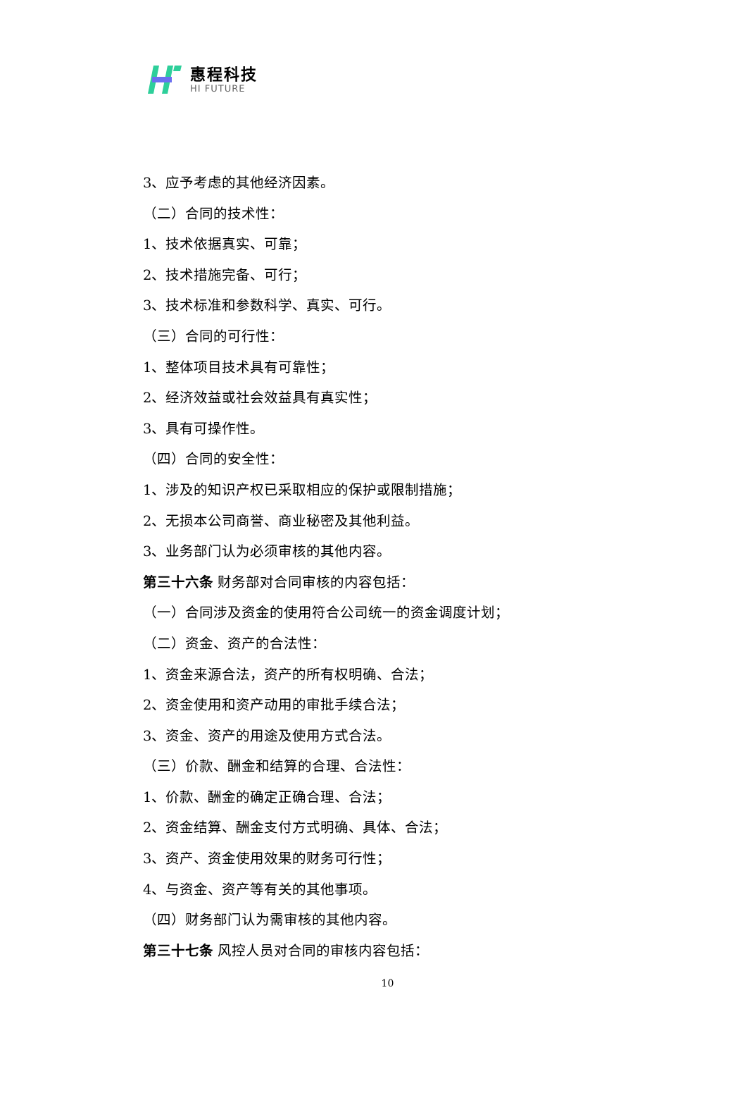惠程科技
HI FUTURE
3、应予考虑的其他经济因素。
（二）合同的技术性：
1、技术依据真实、可靠；
2、技术措施完备、可行；
3、技术标准和参数科学、真实、可行。
（三）合同的可行性：
1、整体项目技术具有可靠性；
2、经济效益或社会效益具有真实性；
3、具有可操作性。
（四）合同的安全性：
1、涉及的知识产权已采取相应的保护或限制措施；
2、无损本公司商誉、商业秘密及其他利益。
3、业务部门认为必须审核的其他内容。
第三十六条 财务部对合同审核的内容包括：
（一）合同涉及资金的使用符合公司统一的资金调度计划；
（二）资金、资产的合法性：
1、资金来源合法，资产的所有权明确、合法；
2、资金使用和资产动用的审批手续合法；
3、资金、资产的用途及使用方式合法。
（三）价款、酬金和结算的合理、合法性：
1、价款、酬金的确定正确合理、合法；
2、资金结算、酬金支付方式明确、具体、合法；
3、资产、资金使用效果的财务可行性；
4、与资金、资产等有关的其他事项。
（四）财务部门认为需审核的其他内容。
第三十七条 风控人员对合同的审核内容包括：
10